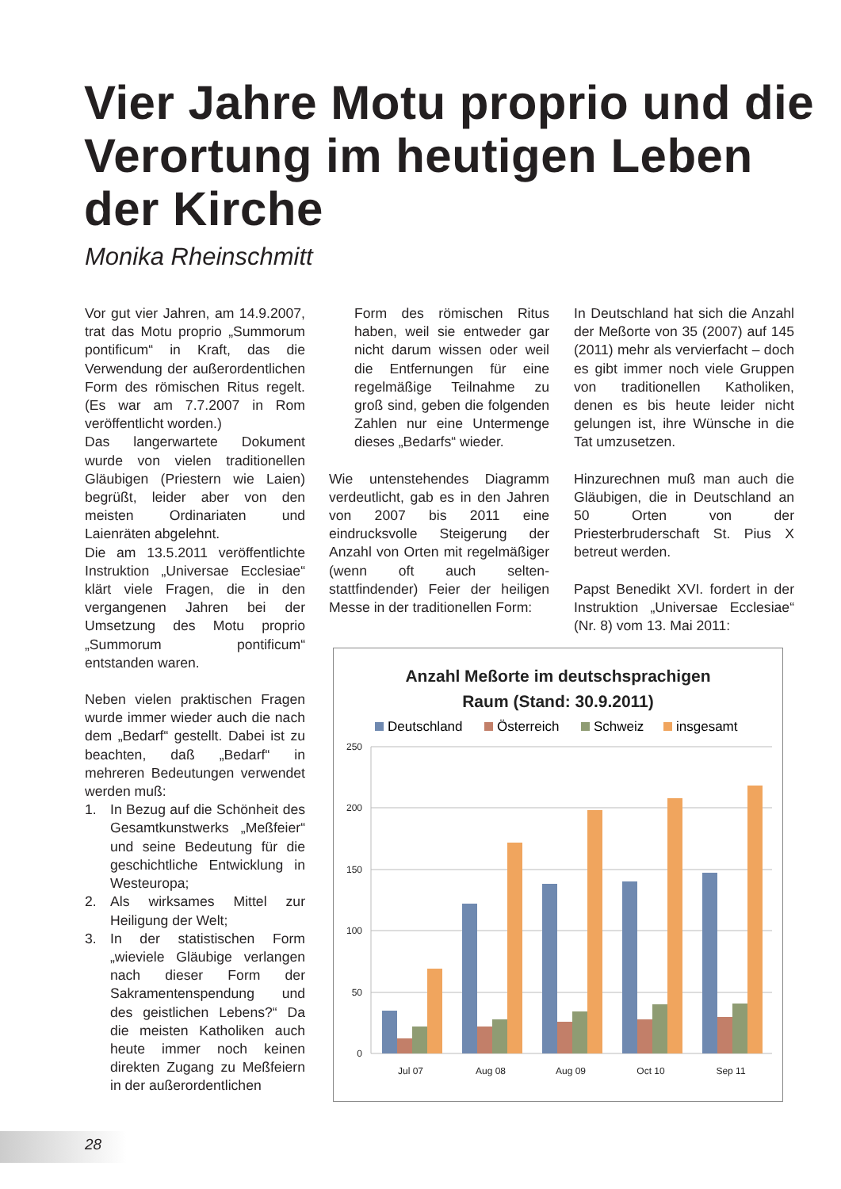Vier Jahre Motu proprio und die Verortung im heutigen Leben der Kirche
Monika Rheinschmitt
Vor gut vier Jahren, am 14.9.2007, trat das Motu proprio „Summorum pontificum“ in Kraft, das die Verwendung der außerordentlichen Form des römischen Ritus regelt. (Es war am 7.7.2007 in Rom veröffentlicht worden.)
Das langerwartete Dokument wurde von vielen traditionellen Gläubigen (Priestern wie Laien) begrüßt, leider aber von den meisten Ordinariaten und Laienräten abgelehnt.
Die am 13.5.2011 veröffentlichte Instruktion „Universae Ecclesiae“ klärt viele Fragen, die in den vergangenen Jahren bei der Umsetzung des Motu proprio „Summorum pontificum“ entstanden waren.
Neben vielen praktischen Fragen wurde immer wieder auch die nach dem „Bedarf“ gestellt. Dabei ist zu beachten, daß „Bedarf“ in mehreren Bedeutungen verwendet werden muß:
1. In Bezug auf die Schönheit des Gesamtkunstwerks „Meßfeier“ und seine Bedeutung für die geschichtliche Entwicklung in Westeuropa;
2. Als wirksames Mittel zur Heiligung der Welt;
3. In der statistischen Form „wieviele Gläubige verlangen nach dieser Form der Sakramentenspendung und des geistlichen Lebens?“ Da die meisten Katholiken auch heute immer noch keinen direkten Zugang zu Meßfeiern in der außerordentlichen
Form des römischen Ritus haben, weil sie entweder gar nicht darum wissen oder weil die Entfernungen für eine regelmäßige Teilnahme zu groß sind, geben die folgenden Zahlen nur eine Untermenge dieses „Bedarfs“ wieder.
Wie untenstehendes Diagramm verdeutlicht, gab es in den Jahren von 2007 bis 2011 eine eindrucksvolle Steigerung der Anzahl von Orten mit regelmäßiger (wenn oft auch selten-stattfindender) Feier der heiligen Messe in der traditionellen Form:
In Deutschland hat sich die Anzahl der Meßorte von 35 (2007) auf 145 (2011) mehr als vervierfacht – doch es gibt immer noch viele Gruppen von traditionellen Katholiken, denen es bis heute leider nicht gelungen ist, ihre Wünsche in die Tat umzusetzen.
Hinzurechnen muß man auch die Gläubigen, die in Deutschland an 50 Orten von der Priesterbruderschaft St. Pius X betreut werden.
Papst Benedikt XVI. fordert in der Instruktion „Universae Ecclesiae“ (Nr. 8) vom 13. Mai 2011:
Anzahl Meßorte im deutschsprachigen
Raum (Stand: 30.9.2011)
Deutschland
Österreich
Schweiz
insgesamt
250
200
150
100
50
0
Jul 07
Aug 08
Aug 09
Oct 10
Sep 11
28